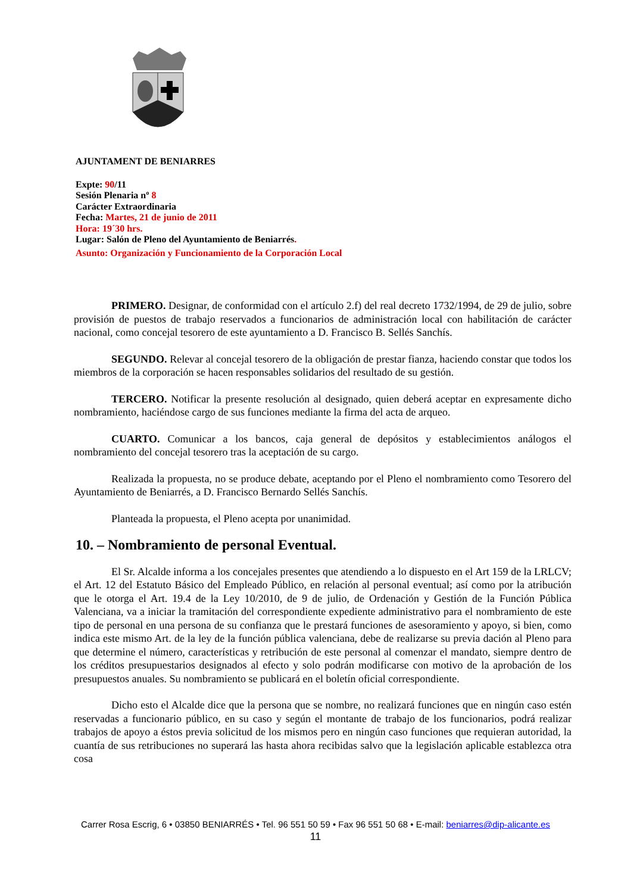AJUNTAMENT DE BENIARRES
Expte: 90/11
Sesión Plenaria nº 8
Carácter Extraordinaria
Fecha: Martes, 21 de junio de 2011
Hora: 19´30 hrs.
Lugar: Salón de Pleno del Ayuntamiento de Beniarrés.
Asunto: Organización y Funcionamiento de la Corporación Local
PRIMERO. Designar, de conformidad con el artículo 2.f) del real decreto 1732/1994, de 29 de julio, sobre provisión de puestos de trabajo reservados a funcionarios de administración local con habilitación de carácter nacional, como concejal tesorero de este ayuntamiento a D. Francisco B. Sellés Sanchís.
SEGUNDO. Relevar al concejal tesorero de la obligación de prestar fianza, haciendo constar que todos los miembros de la corporación se hacen responsables solidarios del resultado de su gestión.
TERCERO. Notificar la presente resolución al designado, quien deberá aceptar en expresamente dicho nombramiento, haciéndose cargo de sus funciones mediante la firma del acta de arqueo.
CUARTO. Comunicar a los bancos, caja general de depósitos y establecimientos análogos el nombramiento del concejal tesorero tras la aceptación de su cargo.
Realizada la propuesta, no se produce debate, aceptando por el Pleno el nombramiento como Tesorero del Ayuntamiento de Beniarrés, a D. Francisco Bernardo Sellés Sanchís.
Planteada la propuesta, el Pleno acepta por unanimidad.
10. – Nombramiento de personal Eventual.
El Sr. Alcalde informa a los concejales presentes que atendiendo a lo dispuesto en el Art 159 de la LRLCV; el Art. 12 del Estatuto Básico del Empleado Público, en relación al personal eventual; así como por la atribución que le otorga el Art. 19.4 de la Ley 10/2010, de 9 de julio, de Ordenación y Gestión de la Función Pública Valenciana, va a iniciar la tramitación del correspondiente expediente administrativo para el nombramiento de este tipo de personal en una persona de su confianza que le prestará funciones de asesoramiento y apoyo, si bien, como indica este mismo Art. de la ley de la función pública valenciana, debe de realizarse su previa dación al Pleno para que determine el número, características y retribución de este personal al comenzar el mandato, siempre dentro de los créditos presupuestarios designados al efecto y solo podrán modificarse con motivo de la aprobación de los presupuestos anuales. Su nombramiento se publicará en el boletín oficial correspondiente.
Dicho esto el Alcalde dice que la persona que se nombre, no realizará funciones que en ningún caso estén reservadas a funcionario público, en su caso y según el montante de trabajo de los funcionarios, podrá realizar trabajos de apoyo a éstos previa solicitud de los mismos pero en ningún caso funciones que requieran autoridad, la cuantía de sus retribuciones no superará las hasta ahora recibidas salvo que la legislación aplicable establezca otra cosa
Carrer Rosa Escrig, 6 • 03850 BENIARRÉS • Tel. 96 551 50 59 • Fax 96 551 50 68 • E-mail: beniarres@dip-alicante.es
11